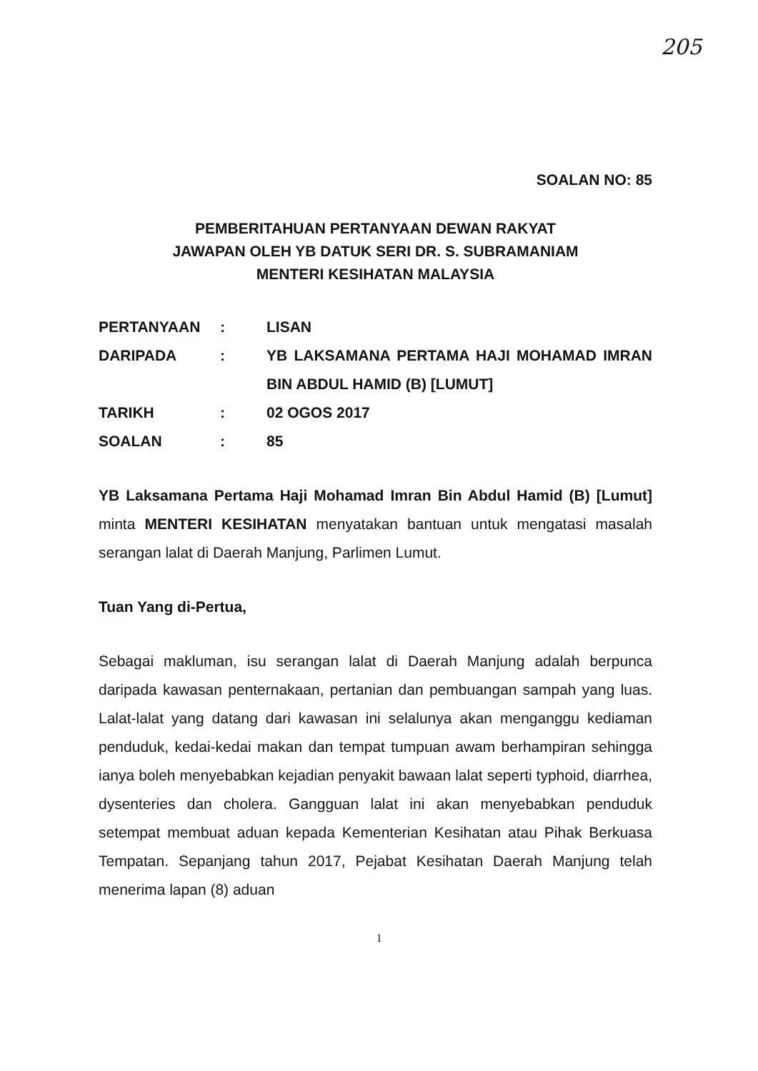205
SOALAN NO: 85
PEMBERITAHUAN PERTANYAAN DEWAN RAKYAT
JAWAPAN OLEH YB DATUK SERI DR. S. SUBRAMANIAM
MENTERI KESIHATAN MALAYSIA
| PERTANYAAN | : | LISAN |
| DARIPADA | : | YB LAKSAMANA PERTAMA HAJI MOHAMAD IMRAN BIN ABDUL HAMID (B) [LUMUT] |
| TARIKH | : | 02 OGOS 2017 |
| SOALAN | : | 85 |
YB Laksamana Pertama Haji Mohamad Imran Bin Abdul Hamid (B) [Lumut] minta MENTERI KESIHATAN menyatakan bantuan untuk mengatasi masalah serangan lalat di Daerah Manjung, Parlimen Lumut.
Tuan Yang di-Pertua,
Sebagai makluman, isu serangan lalat di Daerah Manjung adalah berpunca daripada kawasan penternakaan, pertanian dan pembuangan sampah yang luas. Lalat-lalat yang datang dari kawasan ini selalunya akan menganggu kediaman penduduk, kedai-kedai makan dan tempat tumpuan awam berhampiran sehingga ianya boleh menyebabkan kejadian penyakit bawaan lalat seperti typhoid, diarrhea, dysenteries dan cholera. Gangguan lalat ini akan menyebabkan penduduk setempat membuat aduan kepada Kementerian Kesihatan atau Pihak Berkuasa Tempatan. Sepanjang tahun 2017, Pejabat Kesihatan Daerah Manjung telah menerima lapan (8) aduan
1